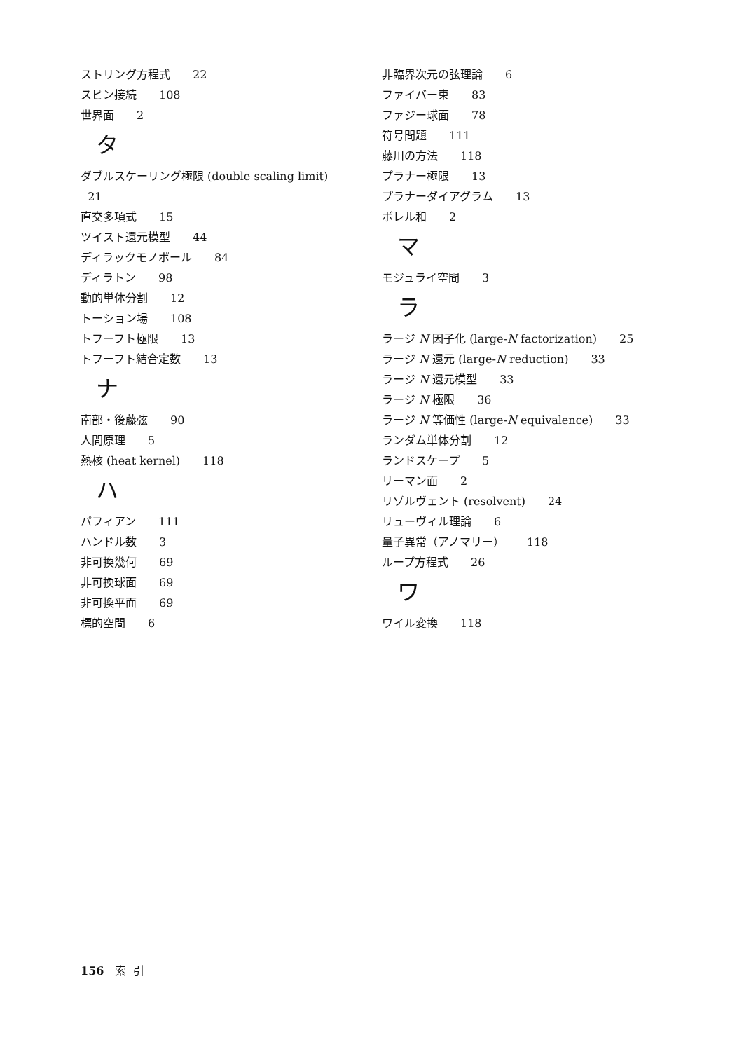ストリング方程式 22
スピン接続 108
世界面 2
タ
ダブルスケーリング極限 (double scaling limit)
21
直交多項式 15
ツイスト還元模型 44
ディラックモノポール 84
ディラトン 98
動的単体分割 12
トーション場 108
トフーフト極限 13
トフーフト結合定数 13
ナ
南部・後藤弦 90
人間原理 5
熱核 (heat kernel) 118
ハ
パフィアン 111
ハンドル数 3
非可換幾何 69
非可換球面 69
非可換平面 69
標的空間 6
非臨界次元の弦理論 6
ファイバー束 83
ファジー球面 78
符号問題 111
藤川の方法 118
プラナー極限 13
プラナーダイアグラム 13
ボレル和 2
マ
モジュライ空間 3
ラ
ラージ N 因子化 (large-N factorization) 25
ラージ N 還元 (large-N reduction) 33
ラージ N 還元模型 33
ラージ N 極限 36
ラージ N 等価性 (large-N equivalence) 33
ランダム単体分割 12
ランドスケープ 5
リーマン面 2
リゾルヴェント (resolvent) 24
リューヴィル理論 6
量子異常（アノマリー） 118
ループ方程式 26
ワ
ワイル変換 118
156 索 引